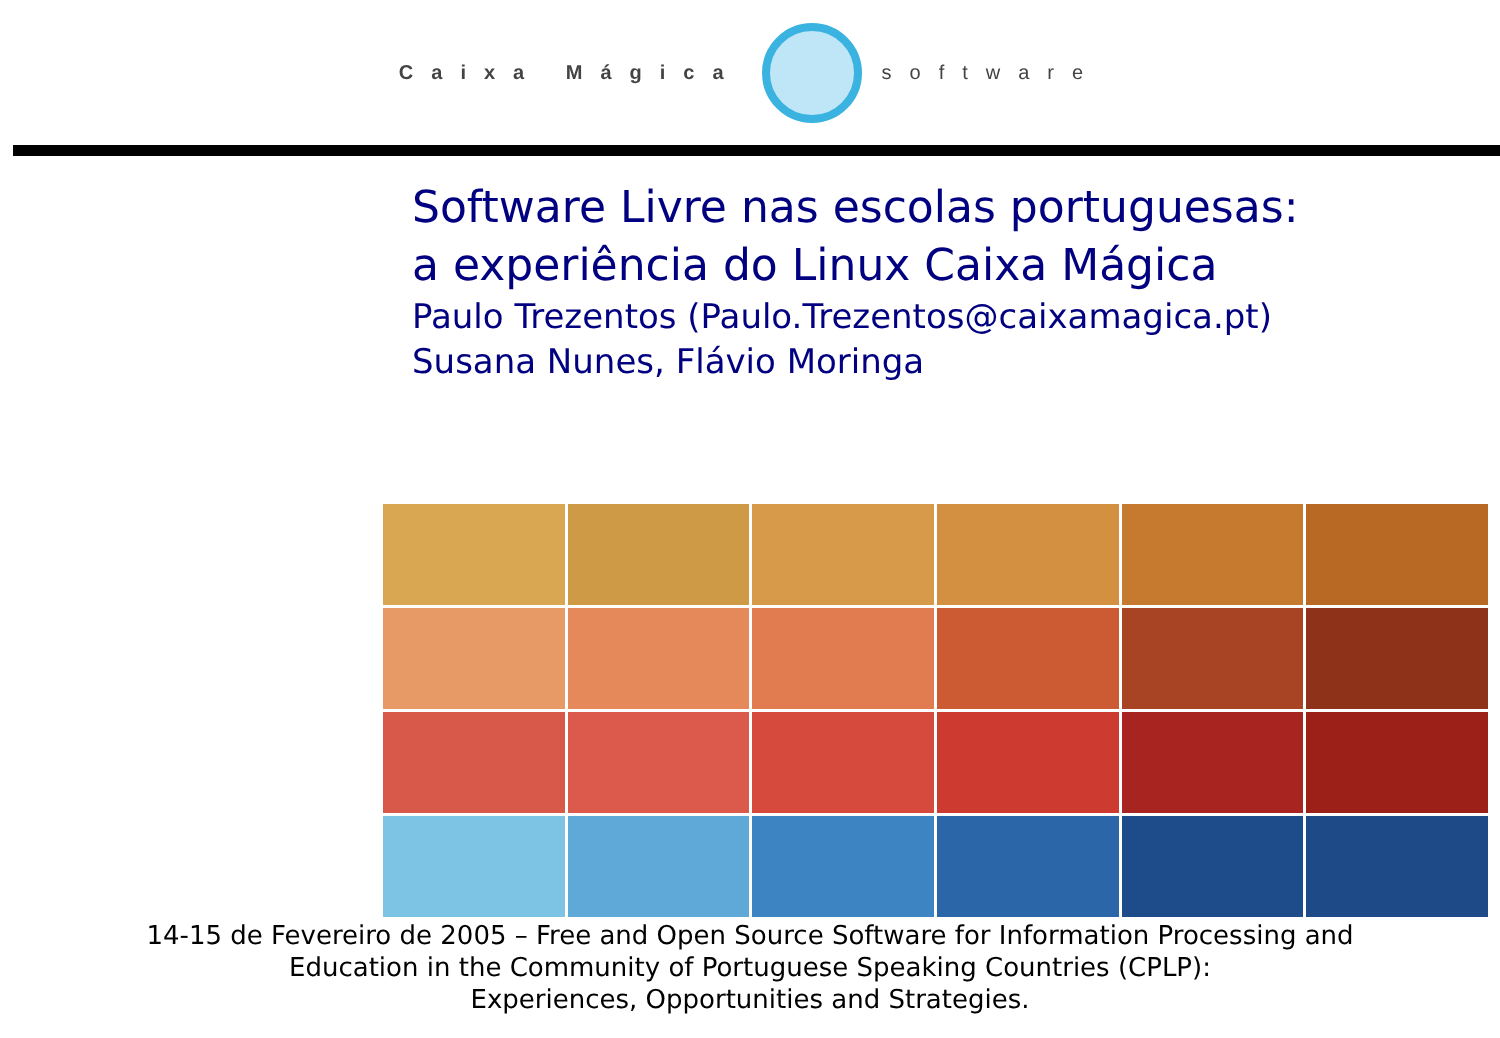Caixa Mágica software
Software Livre nas escolas portuguesas:
a experiência do Linux Caixa Mágica
Paulo Trezentos (Paulo.Trezentos@caixamagica.pt)
Susana Nunes, Flávio Moringa
14-15 de Fevereiro de 2005 – Free and Open Source Software for Information Processing and
Education in the Community of Portuguese Speaking Countries (CPLP):
Experiences, Opportunities and Strategies.